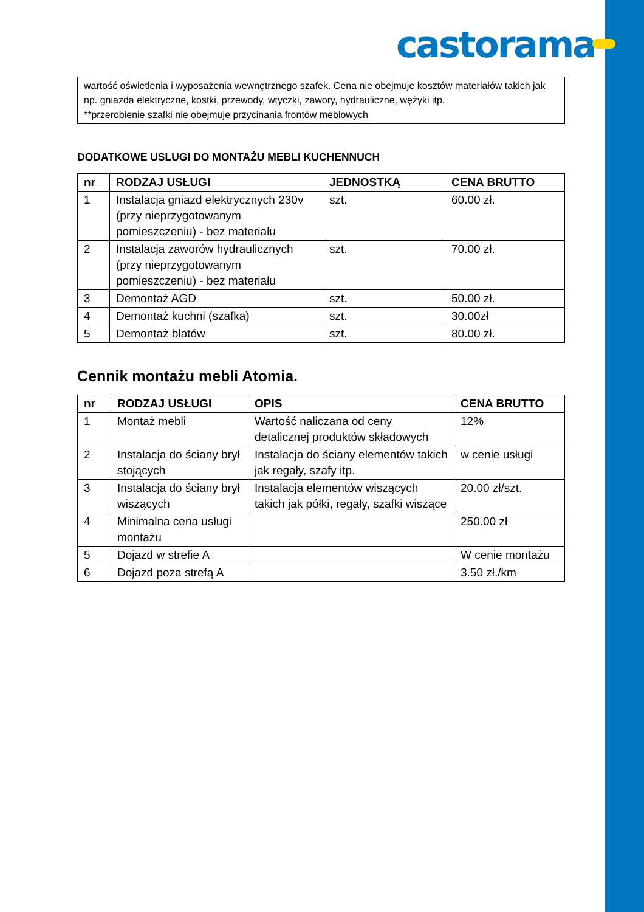castorama
wartość oświetlenia i wyposażenia wewnętrznego szafek. Cena nie obejmuje kosztów materiałów takich jak np. gniazda elektryczne, kostki, przewody, wtyczki, zawory, hydrauliczne, wężyki itp.
**przerobienie szafki nie obejmuje przycinania frontów meblowych
DODATKOWE USLUGI DO MONTAŻU MEBLI KUCHENNUCH
| nr | RODZAJ USŁUGI | JEDNOSTKĄ | CENA BRUTTO |
| --- | --- | --- | --- |
| 1 | Instalacja gniazd elektrycznych 230v (przy nieprzygotowanym pomieszczeniu) - bez materiału | szt. | 60.00 zł. |
| 2 | Instalacja zaworów hydraulicznych (przy nieprzygotowanym pomieszczeniu) - bez materiału | szt. | 70.00 zł. |
| 3 | Demontaż AGD | szt. | 50.00 zł. |
| 4 | Demontaż kuchni (szafka) | szt. | 30.00zł |
| 5 | Demontaż blatów | szt. | 80.00 zł. |
Cennik montażu mebli Atomia.
| nr | RODZAJ USŁUGI | OPIS | CENA BRUTTO |
| --- | --- | --- | --- |
| 1 | Montaż mebli | Wartość naliczana od ceny detalicznej produktów składowych | 12% |
| 2 | Instalacja do ściany brył stojących | Instalacja do ściany elementów takich jak regały, szafy itp. | w cenie usługi |
| 3 | Instalacja do ściany brył wiszących | Instalacja elementów wiszących takich jak półki, regały, szafki wiszące | 20.00 zł/szt. |
| 4 | Minimalna cena usługi montażu | | 250.00 zł |
| 5 | Dojazd w strefie A | | W cenie montażu |
| 6 | Dojazd poza strefą A | | 3.50 zł./km |